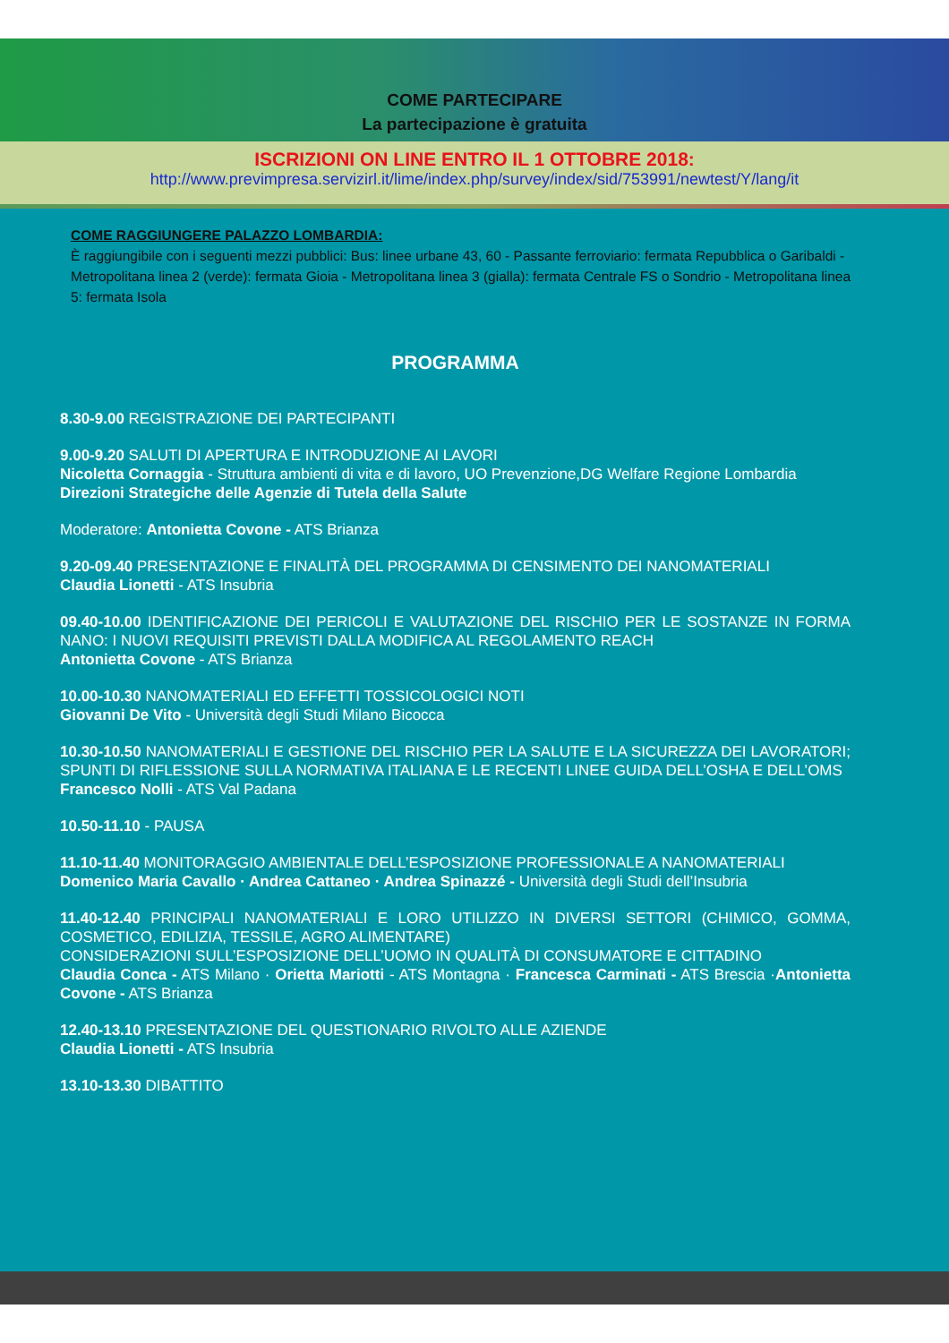COME PARTECIPARE
La partecipazione è gratuita
ISCRIZIONI ON LINE ENTRO IL 1 OTTOBRE 2018:
http://www.previmpresa.servizirl.it/lime/index.php/survey/index/sid/753991/newtest/Y/lang/it
COME RAGGIUNGERE PALAZZO LOMBARDIA:
È raggiungibile con i seguenti mezzi pubblici: Bus: linee urbane 43, 60 - Passante ferroviario: fermata Repubblica o Garibaldi - Metropolitana linea 2 (verde): fermata Gioia - Metropolitana linea 3 (gialla): fermata Centrale FS o Sondrio - Metropolitana linea 5: fermata Isola
PROGRAMMA
8.30-9.00 REGISTRAZIONE DEI PARTECIPANTI
9.00-9.20 SALUTI DI APERTURA E INTRODUZIONE AI LAVORI
Nicoletta Cornaggia - Struttura ambienti di vita e di lavoro, UO Prevenzione,DG Welfare Regione Lombardia
Direzioni Strategiche delle Agenzie di Tutela della Salute
Moderatore: Antonietta Covone - ATS Brianza
9.20-09.40 PRESENTAZIONE E FINALITÀ DEL PROGRAMMA DI CENSIMENTO DEI NANOMATERIALI
Claudia Lionetti - ATS Insubria
09.40-10.00 IDENTIFICAZIONE DEI PERICOLI E VALUTAZIONE DEL RISCHIO PER LE SOSTANZE IN FORMA NANO: I NUOVI REQUISITI PREVISTI DALLA MODIFICA AL REGOLAMENTO REACH
Antonietta Covone - ATS Brianza
10.00-10.30 NANOMATERIALI ED EFFETTI TOSSICOLOGICI NOTI
Giovanni De Vito - Università degli Studi Milano Bicocca
10.30-10.50 NANOMATERIALI E GESTIONE DEL RISCHIO PER LA SALUTE E LA SICUREZZA DEI LAVORATORI; SPUNTI DI RIFLESSIONE SULLA NORMATIVA ITALIANA E LE RECENTI LINEE GUIDA DELL’OSHA E DELL’OMS
Francesco Nolli - ATS Val Padana
10.50-11.10 - PAUSA
11.10-11.40 MONITORAGGIO AMBIENTALE DELL’ESPOSIZIONE PROFESSIONALE A NANOMATERIALI
Domenico Maria Cavallo · Andrea Cattaneo · Andrea Spinazzé - Università degli Studi dell’Insubria
11.40-12.40 PRINCIPALI NANOMATERIALI E LORO UTILIZZO IN DIVERSI SETTORI (CHIMICO, GOMMA, COSMETICO, EDILIZIA, TESSILE, AGRO ALIMENTARE)
CONSIDERAZIONI SULL’ESPOSIZIONE DELL’UOMO IN QUALITÀ DI CONSUMATORE E CITTADINO
Claudia Conca - ATS Milano · Orietta Mariotti - ATS Montagna · Francesca Carminati - ATS Brescia ·Antonietta Covone - ATS Brianza
12.40-13.10 PRESENTAZIONE DEL QUESTIONARIO RIVOLTO ALLE AZIENDE
Claudia Lionetti - ATS Insubria
13.10-13.30 DIBATTITO